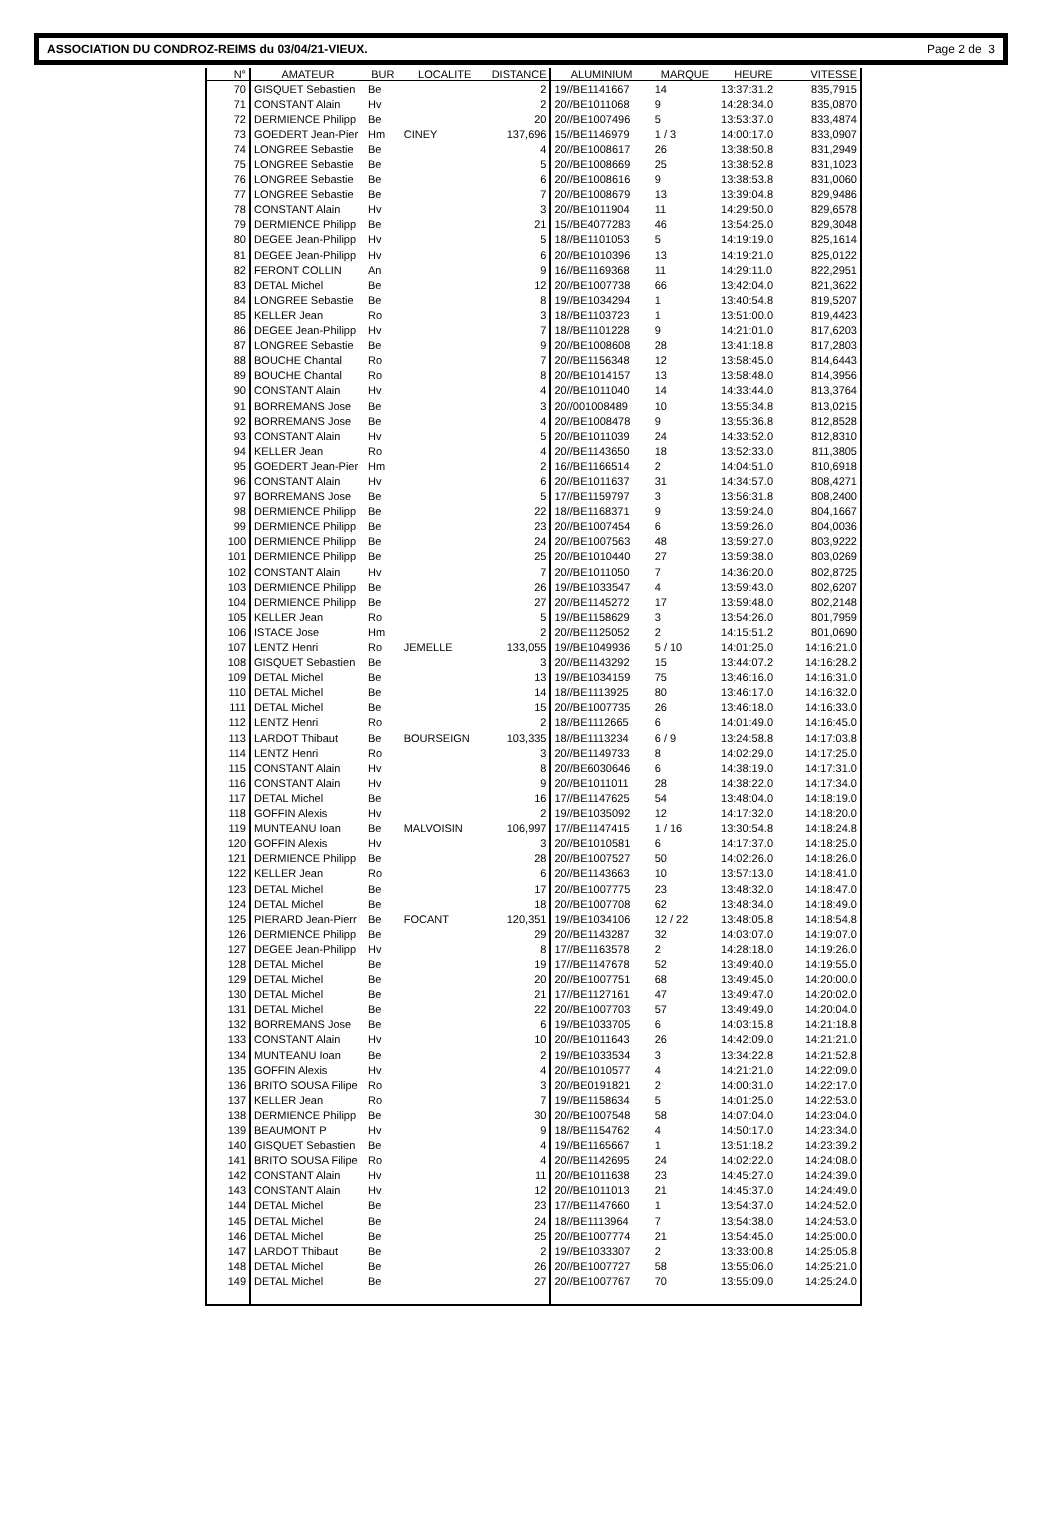ASSOCIATION DU CONDROZ-REIMS du 03/04/21-VIEUX. Page 2 de 3
| N° | AMATEUR | BUR | LOCALITE | DISTANCE | ALUMINIUM | MARQUE | HEURE | VITESSE |
| --- | --- | --- | --- | --- | --- | --- | --- | --- |
| 70 | GISQUET Sebastien | Be | | 2 | 19//BE1141667 | 14 | 13:37:31.2 | 835,7915 |
| 71 | CONSTANT Alain | Hv | | 2 | 20//BE1011068 | 9 | 14:28:34.0 | 835,0870 |
| 72 | DERMIENCE Philipp | Be | | 20 | 20//BE1007496 | 5 | 13:53:37.0 | 833,4874 |
| 73 | GOEDERT Jean-Pier | Hm | CINEY | 137,696 | 15//BE1146979 | 1 / 3 | 14:00:17.0 | 833,0907 |
| 74 | LONGREE Sebastie | Be | | 4 | 20//BE1008617 | 26 | 13:38:50.8 | 831,2949 |
| 75 | LONGREE Sebastie | Be | | 5 | 20//BE1008669 | 25 | 13:38:52.8 | 831,1023 |
| 76 | LONGREE Sebastie | Be | | 6 | 20//BE1008616 | 9 | 13:38:53.8 | 831,0060 |
| 77 | LONGREE Sebastie | Be | | 7 | 20//BE1008679 | 13 | 13:39:04.8 | 829,9486 |
| 78 | CONSTANT Alain | Hv | | 3 | 20//BE1011904 | 11 | 14:29:50.0 | 829,6578 |
| 79 | DERMIENCE Philipp | Be | | 21 | 15//BE4077283 | 46 | 13:54:25.0 | 829,3048 |
| 80 | DEGEE Jean-Philipp | Hv | | 5 | 18//BE1101053 | 5 | 14:19:19.0 | 825,1614 |
| 81 | DEGEE Jean-Philipp | Hv | | 6 | 20//BE1010396 | 13 | 14:19:21.0 | 825,0122 |
| 82 | FERONT COLLIN | An | | 9 | 16//BE1169368 | 11 | 14:29:11.0 | 822,2951 |
| 83 | DETAL Michel | Be | | 12 | 20//BE1007738 | 66 | 13:42:04.0 | 821,3622 |
| 84 | LONGREE Sebastie | Be | | 8 | 19//BE1034294 | 1 | 13:40:54.8 | 819,5207 |
| 85 | KELLER Jean | Ro | | 3 | 18//BE1103723 | 1 | 13:51:00.0 | 819,4423 |
| 86 | DEGEE Jean-Philipp | Hv | | 7 | 18//BE1101228 | 9 | 14:21:01.0 | 817,6203 |
| 87 | LONGREE Sebastie | Be | | 9 | 20//BE1008608 | 28 | 13:41:18.8 | 817,2803 |
| 88 | BOUCHE Chantal | Ro | | 7 | 20//BE1156348 | 12 | 13:58:45.0 | 814,6443 |
| 89 | BOUCHE Chantal | Ro | | 8 | 20//BE1014157 | 13 | 13:58:48.0 | 814,3956 |
| 90 | CONSTANT Alain | Hv | | 4 | 20//BE1011040 | 14 | 14:33:44.0 | 813,3764 |
| 91 | BORREMANS Jose | Be | | 3 | 20//001008489 | 10 | 13:55:34.8 | 813,0215 |
| 92 | BORREMANS Jose | Be | | 4 | 20//BE1008478 | 9 | 13:55:36.8 | 812,8528 |
| 93 | CONSTANT Alain | Hv | | 5 | 20//BE1011039 | 24 | 14:33:52.0 | 812,8310 |
| 94 | KELLER Jean | Ro | | 4 | 20//BE1143650 | 18 | 13:52:33.0 | 811,3805 |
| 95 | GOEDERT Jean-Pier | Hm | | 2 | 16//BE1166514 | 2 | 14:04:51.0 | 810,6918 |
| 96 | CONSTANT Alain | Hv | | 6 | 20//BE1011637 | 31 | 14:34:57.0 | 808,4271 |
| 97 | BORREMANS Jose | Be | | 5 | 17//BE1159797 | 3 | 13:56:31.8 | 808,2400 |
| 98 | DERMIENCE Philipp | Be | | 22 | 18//BE1168371 | 9 | 13:59:24.0 | 804,1667 |
| 99 | DERMIENCE Philipp | Be | | 23 | 20//BE1007454 | 6 | 13:59:26.0 | 804,0036 |
| 100 | DERMIENCE Philipp | Be | | 24 | 20//BE1007563 | 48 | 13:59:27.0 | 803,9222 |
| 101 | DERMIENCE Philipp | Be | | 25 | 20//BE1010440 | 27 | 13:59:38.0 | 803,0269 |
| 102 | CONSTANT Alain | Hv | | 7 | 20//BE1011050 | 7 | 14:36:20.0 | 802,8725 |
| 103 | DERMIENCE Philipp | Be | | 26 | 19//BE1033547 | 4 | 13:59:43.0 | 802,6207 |
| 104 | DERMIENCE Philipp | Be | | 27 | 20//BE1145272 | 17 | 13:59:48.0 | 802,2148 |
| 105 | KELLER Jean | Ro | | 5 | 19//BE1158629 | 3 | 13:54:26.0 | 801,7959 |
| 106 | ISTACE Jose | Hm | | 2 | 20//BE1125052 | 2 | 14:15:51.2 | 801,0690 |
| 107 | LENTZ Henri | Ro | JEMELLE | 133,055 | 19//BE1049936 | 5 / 10 | 14:01:25.0 | 14:16:21.0 |
| 108 | GISQUET Sebastien | Be | | 3 | 20//BE1143292 | 15 | 13:44:07.2 | 14:16:28.2 |
| 109 | DETAL Michel | Be | | 13 | 19//BE1034159 | 75 | 13:46:16.0 | 14:16:31.0 |
| 110 | DETAL Michel | Be | | 14 | 18//BE1113925 | 80 | 13:46:17.0 | 14:16:32.0 |
| 111 | DETAL Michel | Be | | 15 | 20//BE1007735 | 26 | 13:46:18.0 | 14:16:33.0 |
| 112 | LENTZ Henri | Ro | | 2 | 18//BE1112665 | 6 | 14:01:49.0 | 14:16:45.0 |
| 113 | LARDOT Thibaut | Be | BOURSEIGN | 103,335 | 18//BE1113234 | 6 / 9 | 13:24:58.8 | 14:17:03.8 |
| 114 | LENTZ Henri | Ro | | 3 | 20//BE1149733 | 8 | 14:02:29.0 | 14:17:25.0 |
| 115 | CONSTANT Alain | Hv | | 8 | 20//BE6030646 | 6 | 14:38:19.0 | 14:17:31.0 |
| 116 | CONSTANT Alain | Hv | | 9 | 20//BE1011011 | 28 | 14:38:22.0 | 14:17:34.0 |
| 117 | DETAL Michel | Be | | 16 | 17//BE1147625 | 54 | 13:48:04.0 | 14:18:19.0 |
| 118 | GOFFIN Alexis | Hv | | 2 | 19//BE1035092 | 12 | 14:17:32.0 | 14:18:20.0 |
| 119 | MUNTEANU Ioan | Be | MALVOISIN | 106,997 | 17//BE1147415 | 1 / 16 | 13:30:54.8 | 14:18:24.8 |
| 120 | GOFFIN Alexis | Hv | | 3 | 20//BE1010581 | 6 | 14:17:37.0 | 14:18:25.0 |
| 121 | DERMIENCE Philipp | Be | | 28 | 20//BE1007527 | 50 | 14:02:26.0 | 14:18:26.0 |
| 122 | KELLER Jean | Ro | | 6 | 20//BE1143663 | 10 | 13:57:13.0 | 14:18:41.0 |
| 123 | DETAL Michel | Be | | 17 | 20//BE1007775 | 23 | 13:48:32.0 | 14:18:47.0 |
| 124 | DETAL Michel | Be | | 18 | 20//BE1007708 | 62 | 13:48:34.0 | 14:18:49.0 |
| 125 | PIERARD Jean-Pierr | Be | FOCANT | 120,351 | 19//BE1034106 | 12 / 22 | 13:48:05.8 | 14:18:54.8 |
| 126 | DERMIENCE Philipp | Be | | 29 | 20//BE1143287 | 32 | 14:03:07.0 | 14:19:07.0 |
| 127 | DEGEE Jean-Philipp | Hv | | 8 | 17//BE1163578 | 2 | 14:28:18.0 | 14:19:26.0 |
| 128 | DETAL Michel | Be | | 19 | 17//BE1147678 | 52 | 13:49:40.0 | 14:19:55.0 |
| 129 | DETAL Michel | Be | | 20 | 20//BE1007751 | 68 | 13:49:45.0 | 14:20:00.0 |
| 130 | DETAL Michel | Be | | 21 | 17//BE1127161 | 47 | 13:49:47.0 | 14:20:02.0 |
| 131 | DETAL Michel | Be | | 22 | 20//BE1007703 | 57 | 13:49:49.0 | 14:20:04.0 |
| 132 | BORREMANS Jose | Be | | 6 | 19//BE1033705 | 6 | 14:03:15.8 | 14:21:18.8 |
| 133 | CONSTANT Alain | Hv | | 10 | 20//BE1011643 | 26 | 14:42:09.0 | 14:21:21.0 |
| 134 | MUNTEANU Ioan | Be | | 2 | 19//BE1033534 | 3 | 13:34:22.8 | 14:21:52.8 |
| 135 | GOFFIN Alexis | Hv | | 4 | 20//BE1010577 | 4 | 14:21:21.0 | 14:22:09.0 |
| 136 | BRITO SOUSA Filipe | Ro | | 3 | 20//BE0191821 | 2 | 14:00:31.0 | 14:22:17.0 |
| 137 | KELLER Jean | Ro | | 7 | 19//BE1158634 | 5 | 14:01:25.0 | 14:22:53.0 |
| 138 | DERMIENCE Philipp | Be | | 30 | 20//BE1007548 | 58 | 14:07:04.0 | 14:23:04.0 |
| 139 | BEAUMONT P | Hv | | 9 | 18//BE1154762 | 4 | 14:50:17.0 | 14:23:34.0 |
| 140 | GISQUET Sebastien | Be | | 4 | 19//BE1165667 | 1 | 13:51:18.2 | 14:23:39.2 |
| 141 | BRITO SOUSA Filipe | Ro | | 4 | 20//BE1142695 | 24 | 14:02:22.0 | 14:24:08.0 |
| 142 | CONSTANT Alain | Hv | | 11 | 20//BE1011638 | 23 | 14:45:27.0 | 14:24:39.0 |
| 143 | CONSTANT Alain | Hv | | 12 | 20//BE1011013 | 21 | 14:45:37.0 | 14:24:49.0 |
| 144 | DETAL Michel | Be | | 23 | 17//BE1147660 | 1 | 13:54:37.0 | 14:24:52.0 |
| 145 | DETAL Michel | Be | | 24 | 18//BE1113964 | 7 | 13:54:38.0 | 14:24:53.0 |
| 146 | DETAL Michel | Be | | 25 | 20//BE1007774 | 21 | 13:54:45.0 | 14:25:00.0 |
| 147 | LARDOT Thibaut | Be | | 2 | 19//BE1033307 | 2 | 13:33:00.8 | 14:25:05.8 |
| 148 | DETAL Michel | Be | | 26 | 20//BE1007727 | 58 | 13:55:06.0 | 14:25:21.0 |
| 149 | DETAL Michel | Be | | 27 | 20//BE1007767 | 70 | 13:55:09.0 | 14:25:24.0 |